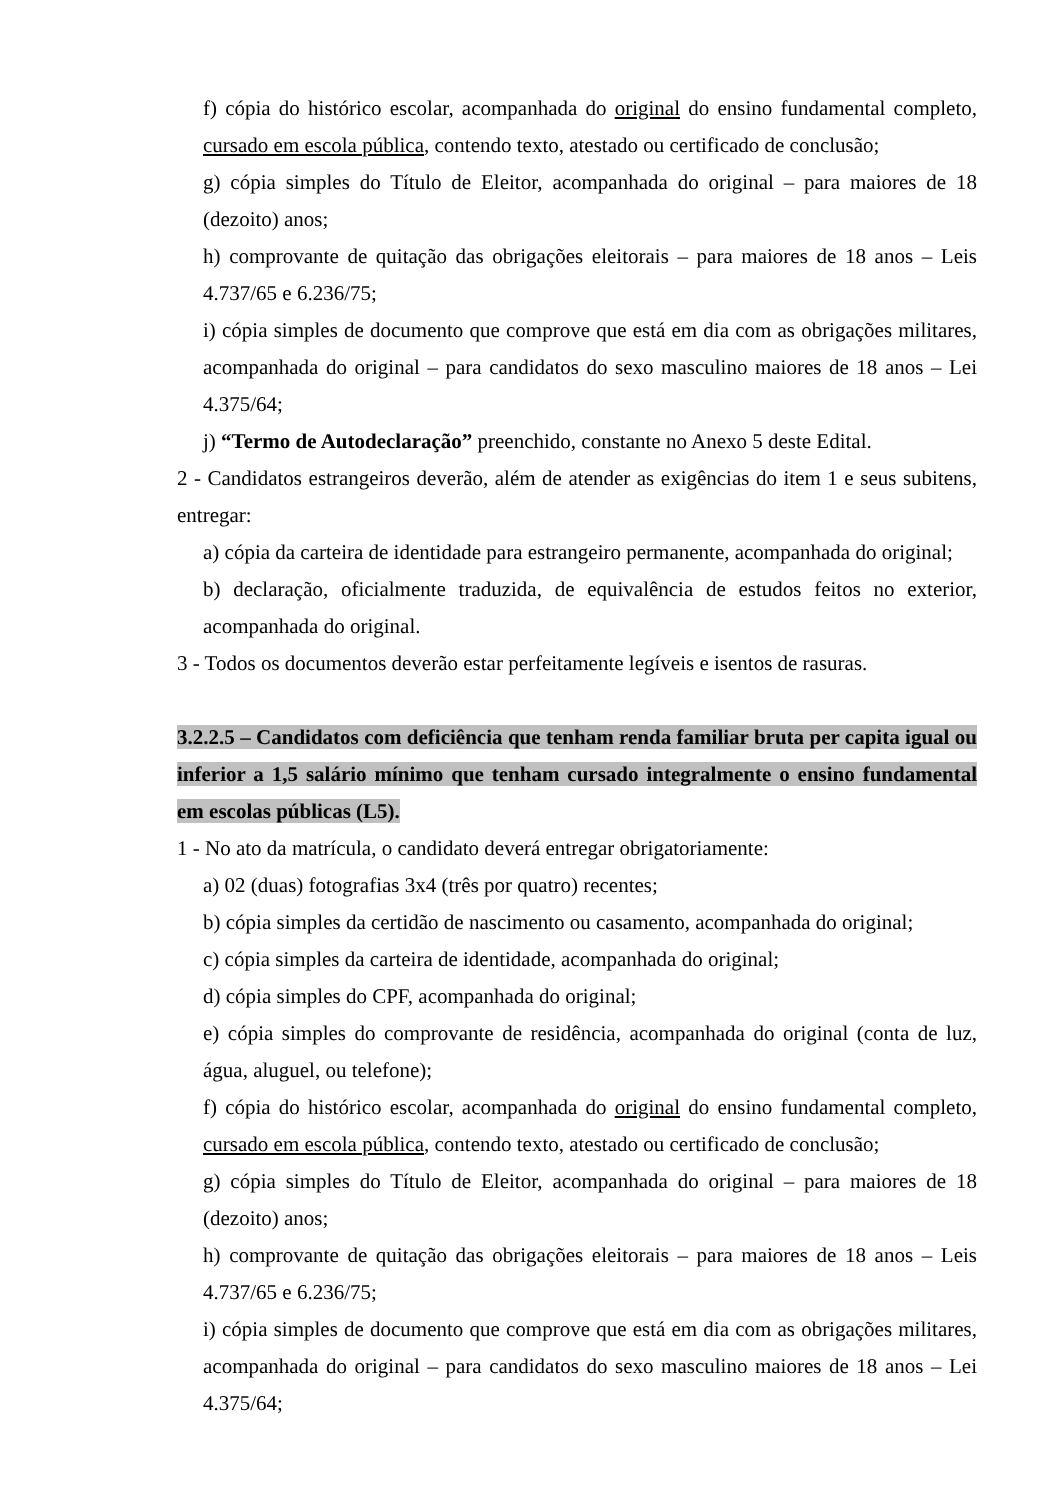f) cópia do histórico escolar, acompanhada do original do ensino fundamental completo, cursado em escola pública, contendo texto, atestado ou certificado de conclusão;
g) cópia simples do Título de Eleitor, acompanhada do original – para maiores de 18 (dezoito) anos;
h) comprovante de quitação das obrigações eleitorais – para maiores de 18 anos – Leis 4.737/65 e 6.236/75;
i) cópia simples de documento que comprove que está em dia com as obrigações militares, acompanhada do original – para candidatos do sexo masculino maiores de 18 anos – Lei 4.375/64;
j) “Termo de Autodeclaração” preenchido, constante no Anexo 5 deste Edital.
2 - Candidatos estrangeiros deverão, além de atender as exigências do item 1 e seus subitens, entregar:
a) cópia da carteira de identidade para estrangeiro permanente, acompanhada do original;
b) declaração, oficialmente traduzida, de equivalência de estudos feitos no exterior, acompanhada do original.
3 - Todos os documentos deverão estar perfeitamente legíveis e isentos de rasuras.
3.2.2.5 – Candidatos com deficiência que tenham renda familiar bruta per capita igual ou inferior a 1,5 salário mínimo que tenham cursado integralmente o ensino fundamental em escolas públicas (L5).
1 - No ato da matrícula, o candidato deverá entregar obrigatoriamente:
a) 02 (duas) fotografias 3x4 (três por quatro) recentes;
b) cópia simples da certidão de nascimento ou casamento, acompanhada do original;
c) cópia simples da carteira de identidade, acompanhada do original;
d) cópia simples do CPF, acompanhada do original;
e) cópia simples do comprovante de residência, acompanhada do original (conta de luz, água, aluguel, ou telefone);
f) cópia do histórico escolar, acompanhada do original do ensino fundamental completo, cursado em escola pública, contendo texto, atestado ou certificado de conclusão;
g) cópia simples do Título de Eleitor, acompanhada do original – para maiores de 18 (dezoito) anos;
h) comprovante de quitação das obrigações eleitorais – para maiores de 18 anos – Leis 4.737/65 e 6.236/75;
i) cópia simples de documento que comprove que está em dia com as obrigações militares, acompanhada do original – para candidatos do sexo masculino maiores de 18 anos – Lei 4.375/64;